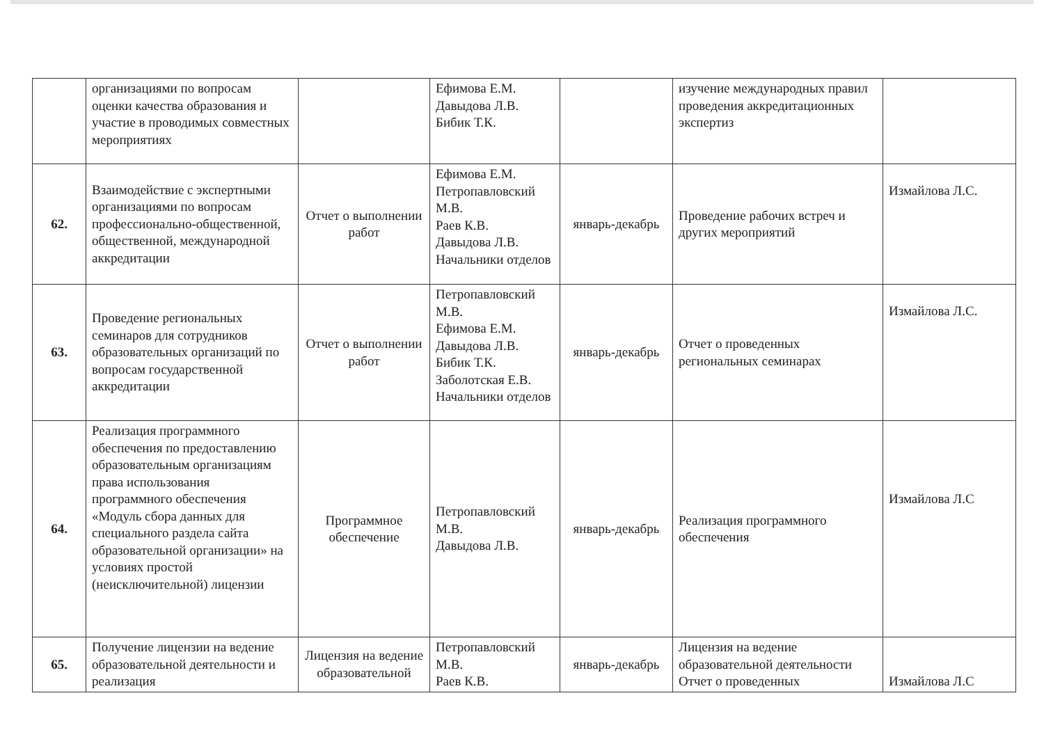| | организациями по вопросам оценки качества образования и участие в проводимых совместных мероприятиях | | Ефимова Е.М. Давыдова Л.В. Бибик Т.К. | | изучение международных правил проведения аккредитационных экспертиз | |
| 62. | Взаимодействие с экспертными организациями по вопросам профессионально-общественной, общественной, международной аккредитации | Отчет о выполнении работ | Ефимова Е.М. Петропавловский М.В. Раев К.В. Давыдова Л.В. Начальники отделов | январь-декабрь | Проведение рабочих встреч и других мероприятий | Измайлова Л.С. |
| 63. | Проведение региональных семинаров для сотрудников образовательных организаций по вопросам государственной аккредитации | Отчет о выполнении работ | Петропавловский М.В. Ефимова Е.М. Давыдова Л.В. Бибик Т.К. Заболотская Е.В. Начальники отделов | январь-декабрь | Отчет о проведенных региональных семинарах | Измайлова Л.С. |
| 64. | Реализация программного обеспечения по предоставлению образовательным организациям права использования программного обеспечения «Модуль сбора данных для специального раздела сайта образовательной организации» на условиях простой (неисключительной) лицензии | Программное обеспечение | Петропавловский М.В. Давыдова Л.В. | январь-декабрь | Реализация программного обеспечения | Измайлова Л.С |
| 65. | Получение лицензии на ведение образовательной деятельности и реализация | Лицензия на ведение образовательной | Петропавловский М.В. Раев К.В. | январь-декабрь | Лицензия на ведение образовательной деятельности Отчет о проведенных | Измайлова Л.С |